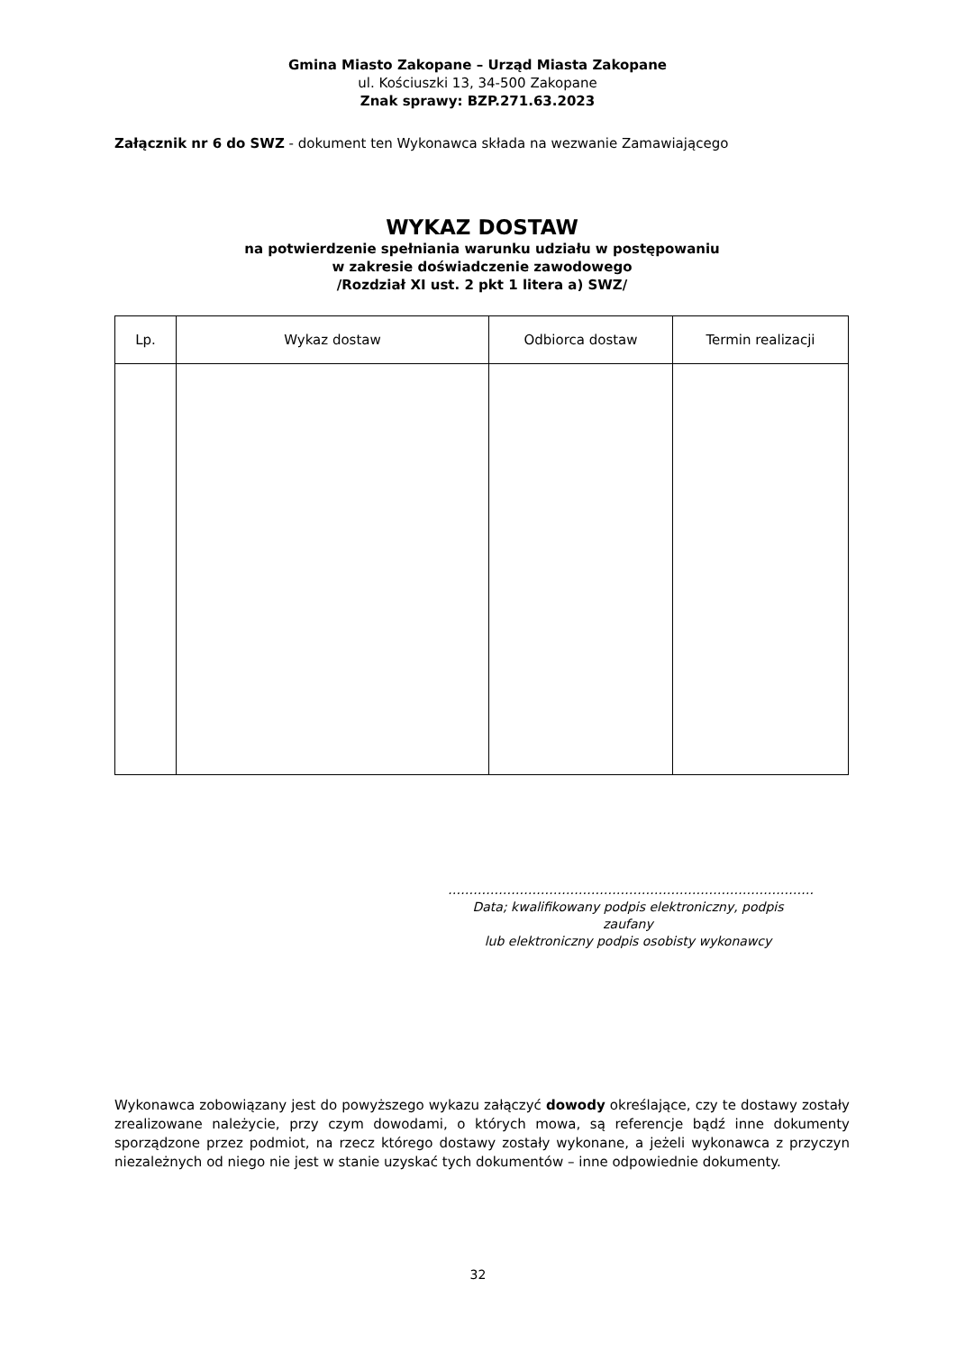Gmina Miasto Zakopane – Urząd Miasta Zakopane
ul. Kościuszki 13, 34-500 Zakopane
Znak sprawy: BZP.271.63.2023
Załącznik nr 6 do SWZ - dokument ten Wykonawca składa na wezwanie Zamawiającego
WYKAZ DOSTAW
na potwierdzenie spełniania warunku udziału w postępowaniu
w zakresie doświadczenie zawodowego
/Rozdział XI ust. 2 pkt 1 litera a) SWZ/
| Lp. | Wykaz dostaw | Odbiorca dostaw | Termin realizacji |
| --- | --- | --- | --- |
……………………………………………………………………………
Data; kwalifikowany podpis elektroniczny, podpis zaufany
lub elektroniczny podpis osobisty wykonawcy
Wykonawca zobowiązany jest do powyższego wykazu załączyć dowody określające, czy te dostawy zostały zrealizowane należycie, przy czym dowodami, o których mowa, są referencje bądź inne dokumenty sporządzone przez podmiot, na rzecz którego dostawy zostały wykonane, a jeżeli wykonawca z przyczyn niezależnych od niego nie jest w stanie uzyskać tych dokumentów – inne odpowiednie dokumenty.
32